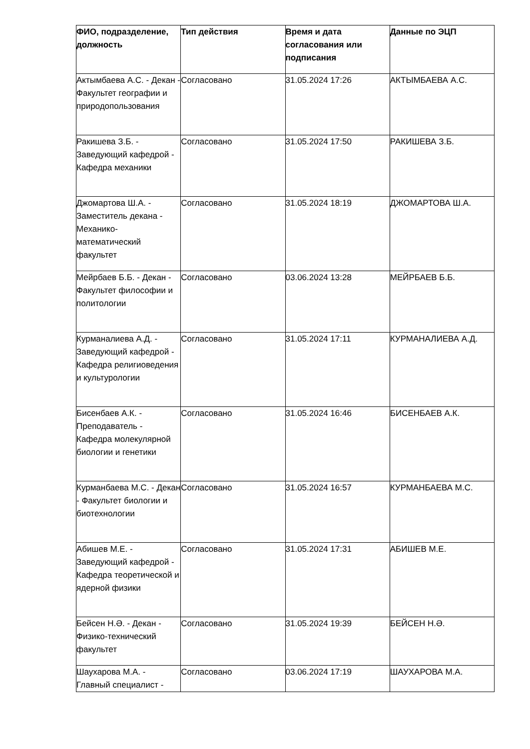| ФИО, подразделение, должность | Тип действия | Время и дата согласования или подписания | Данные по ЭЦП |
| --- | --- | --- | --- |
| Актымбаева А.С. - Декан - Факультет географии и природопользования | Согласовано | 31.05.2024 17:26 | АКТЫМБАЕВА А.С. |
| Ракишева З.Б. - Заведующий кафедрой - Кафедра механики | Согласовано | 31.05.2024 17:50 | РАКИШЕВА З.Б. |
| Джомартова Ш.А. - Заместитель декана - Механико-математический факультет | Согласовано | 31.05.2024 18:19 | ДЖОМАРТОВА Ш.А. |
| Мейрбаев Б.Б. - Декан - Факультет философии и политологии | Согласовано | 03.06.2024 13:28 | МЕЙРБАЕВ Б.Б. |
| Курманалиева А.Д. - Заведующий кафедрой - Кафедра религиоведения и культурологии | Согласовано | 31.05.2024 17:11 | КУРМАНАЛИЕВА А.Д. |
| Бисенбаев А.К. - Преподаватель - Кафедра молекулярной биологии и генетики | Согласовано | 31.05.2024 16:46 | БИСЕНБАЕВ А.К. |
| Курманбаева М.С. - Декан - Факультет биологии и биотехнологии | Согласовано | 31.05.2024 16:57 | КУРМАНБАЕВА М.С. |
| Абишев М.Е. - Заведующий кафедрой - Кафедра теоретической и ядерной физики | Согласовано | 31.05.2024 17:31 | АБИШЕВ М.Е. |
| Бейсен Н.Ә. - Декан - Физико-технический факультет | Согласовано | 31.05.2024 19:39 | БЕЙСЕН Н.Ә. |
| Шаухарова М.А. - Главный специалист - | Согласовано | 03.06.2024 17:19 | ШАУХАРОВА М.А. |